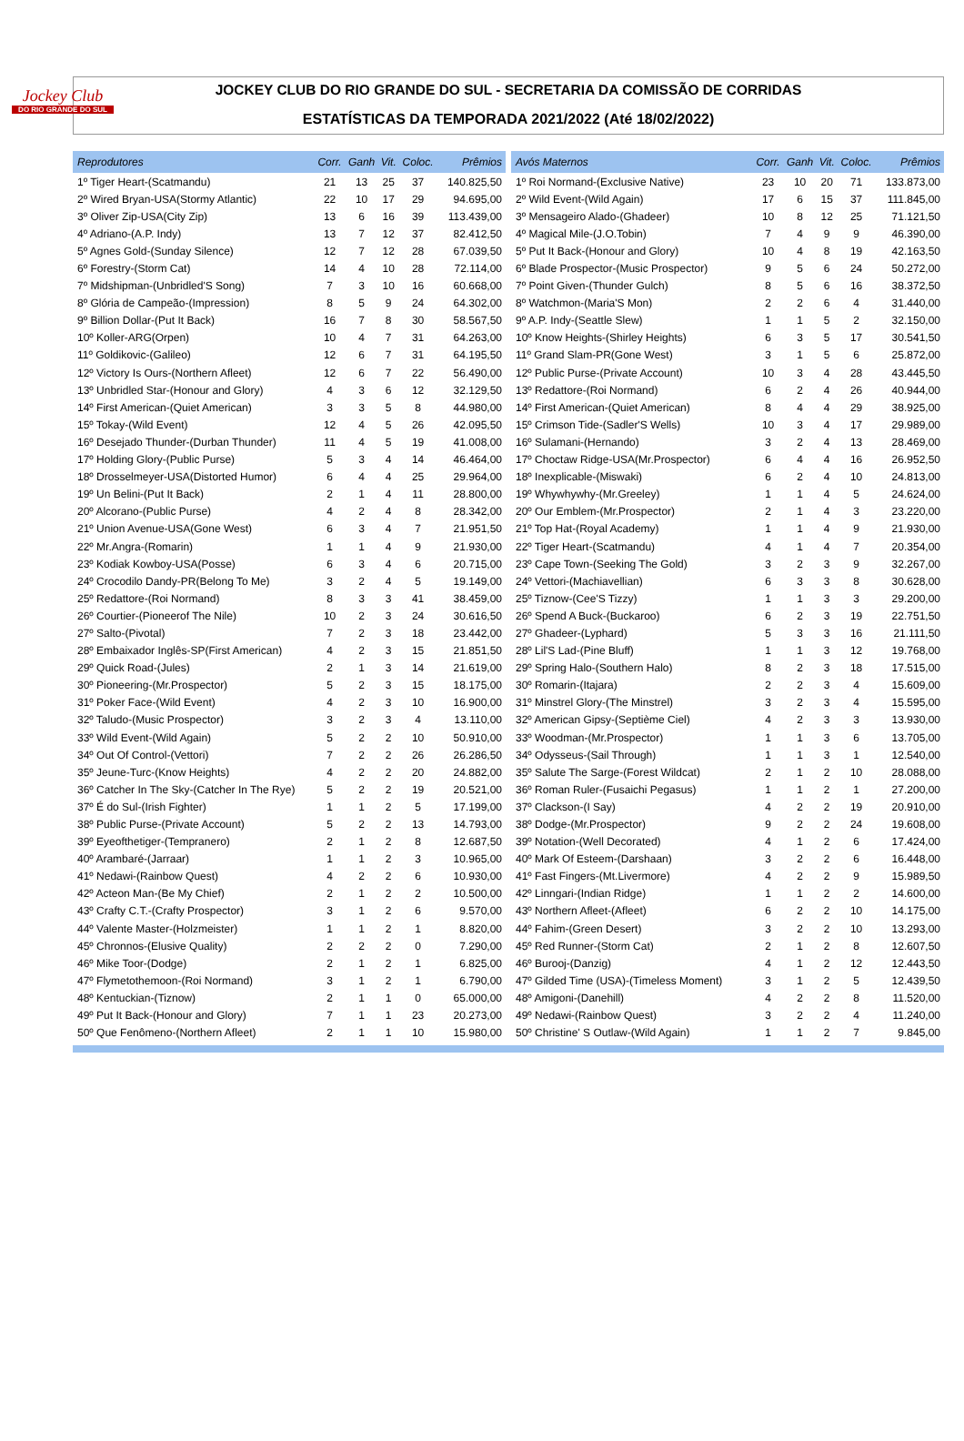Jockey Club
DO RIO GRANDE DO SUL
JOCKEY CLUB DO RIO GRANDE DO SUL - SECRETARIA DA COMISSÃO DE CORRIDAS
ESTATÍSTICAS DA TEMPORADA 2021/2022 (Até 18/02/2022)
| Reprodutores | Corr. | Ganh | Vit. | Coloc. | Prêmios |
| --- | --- | --- | --- | --- | --- |
| 1º Tiger Heart-(Scatmandu) | 21 | 13 | 25 | 37 | 140.825,50 |
| 2º Wired Bryan-USA(Stormy Atlantic) | 22 | 10 | 17 | 29 | 94.695,00 |
| 3º Oliver Zip-USA(City Zip) | 13 | 6 | 16 | 39 | 113.439,00 |
| 4º Adriano-(A.P. Indy) | 13 | 7 | 12 | 37 | 82.412,50 |
| 5º Agnes Gold-(Sunday Silence) | 12 | 7 | 12 | 28 | 67.039,50 |
| 6º Forestry-(Storm Cat) | 14 | 4 | 10 | 28 | 72.114,00 |
| 7º Midshipman-(Unbridled'S Song) | 7 | 3 | 10 | 16 | 60.668,00 |
| 8º Glória de Campeão-(Impression) | 8 | 5 | 9 | 24 | 64.302,00 |
| 9º Billion Dollar-(Put It Back) | 16 | 7 | 8 | 30 | 58.567,50 |
| 10º Koller-ARG(Orpen) | 10 | 4 | 7 | 31 | 64.263,00 |
| 11º Goldikovic-(Galileo) | 12 | 6 | 7 | 31 | 64.195,50 |
| 12º Victory Is Ours-(Northern Afleet) | 12 | 6 | 7 | 22 | 56.490,00 |
| 13º Unbridled Star-(Honour and Glory) | 4 | 3 | 6 | 12 | 32.129,50 |
| 14º First American-(Quiet American) | 3 | 3 | 5 | 8 | 44.980,00 |
| 15º Tokay-(Wild Event) | 12 | 4 | 5 | 26 | 42.095,50 |
| 16º Desejado Thunder-(Durban Thunder) | 11 | 4 | 5 | 19 | 41.008,00 |
| 17º Holding Glory-(Public Purse) | 5 | 3 | 4 | 14 | 46.464,00 |
| 18º Drosselmeyer-USA(Distorted Humor) | 6 | 4 | 4 | 25 | 29.964,00 |
| 19º Un Belini-(Put It Back) | 2 | 1 | 4 | 11 | 28.800,00 |
| 20º Alcorano-(Public Purse) | 4 | 2 | 4 | 8 | 28.342,00 |
| 21º Union Avenue-USA(Gone West) | 6 | 3 | 4 | 7 | 21.951,50 |
| 22º Mr.Angra-(Romarin) | 1 | 1 | 4 | 9 | 21.930,00 |
| 23º Kodiak Kowboy-USA(Posse) | 6 | 3 | 4 | 6 | 20.715,00 |
| 24º Crocodilo Dandy-PR(Belong To Me) | 3 | 2 | 4 | 5 | 19.149,00 |
| 25º Redattore-(Roi Normand) | 8 | 3 | 3 | 41 | 38.459,00 |
| 26º Courtier-(Pioneerof The Nile) | 10 | 2 | 3 | 24 | 30.616,50 |
| 27º Salto-(Pivotal) | 7 | 2 | 3 | 18 | 23.442,00 |
| 28º Embaixador Inglês-SP(First American) | 4 | 2 | 3 | 15 | 21.851,50 |
| 29º Quick Road-(Jules) | 2 | 1 | 3 | 14 | 21.619,00 |
| 30º Pioneering-(Mr.Prospector) | 5 | 2 | 3 | 15 | 18.175,00 |
| 31º Poker Face-(Wild Event) | 4 | 2 | 3 | 10 | 16.900,00 |
| 32º Taludo-(Music Prospector) | 3 | 2 | 3 | 4 | 13.110,00 |
| 33º Wild Event-(Wild Again) | 5 | 2 | 2 | 10 | 50.910,00 |
| 34º Out Of Control-(Vettori) | 7 | 2 | 2 | 26 | 26.286,50 |
| 35º Jeune-Turc-(Know Heights) | 4 | 2 | 2 | 20 | 24.882,00 |
| 36º Catcher In The Sky-(Catcher In The Rye) | 5 | 2 | 2 | 19 | 20.521,00 |
| 37º É do Sul-(Irish Fighter) | 1 | 1 | 2 | 5 | 17.199,00 |
| 38º Public Purse-(Private Account) | 5 | 2 | 2 | 13 | 14.793,00 |
| 39º Eyeofthetiger-(Tempranero) | 2 | 1 | 2 | 8 | 12.687,50 |
| 40º Arambaré-(Jarraar) | 1 | 1 | 2 | 3 | 10.965,00 |
| 41º Nedawi-(Rainbow Quest) | 4 | 2 | 2 | 6 | 10.930,00 |
| 42º Acteon Man-(Be My Chief) | 2 | 1 | 2 | 2 | 10.500,00 |
| 43º Crafty C.T.-(Crafty Prospector) | 3 | 1 | 2 | 6 | 9.570,00 |
| 44º Valente Master-(Holzmeister) | 1 | 1 | 2 | 1 | 8.820,00 |
| 45º Chronnos-(Elusive Quality) | 2 | 2 | 2 | 0 | 7.290,00 |
| 46º Mike Toor-(Dodge) | 2 | 1 | 2 | 1 | 6.825,00 |
| 47º Flymetothemoon-(Roi Normand) | 3 | 1 | 2 | 1 | 6.790,00 |
| 48º Kentuckian-(Tiznow) | 2 | 1 | 1 | 0 | 65.000,00 |
| 49º Put It Back-(Honour and Glory) | 7 | 1 | 1 | 23 | 20.273,00 |
| 50º Que Fenômeno-(Northern Afleet) | 2 | 1 | 1 | 10 | 15.980,00 |
| Avós Maternos | Corr. | Ganh | Vit. | Coloc. | Prêmios |
| --- | --- | --- | --- | --- | --- |
| 1º Roi Normand-(Exclusive Native) | 23 | 10 | 20 | 71 | 133.873,00 |
| 2º Wild Event-(Wild Again) | 17 | 6 | 15 | 37 | 111.845,00 |
| 3º Mensageiro Alado-(Ghadeer) | 10 | 8 | 12 | 25 | 71.121,50 |
| 4º Magical Mile-(J.O.Tobin) | 7 | 4 | 9 | 9 | 46.390,00 |
| 5º Put It Back-(Honour and Glory) | 10 | 4 | 8 | 19 | 42.163,50 |
| 6º Blade Prospector-(Music Prospector) | 9 | 5 | 6 | 24 | 50.272,00 |
| 7º Point Given-(Thunder Gulch) | 8 | 5 | 6 | 16 | 38.372,50 |
| 8º Watchmon-(Maria'S Mon) | 2 | 2 | 6 | 4 | 31.440,00 |
| 9º A.P. Indy-(Seattle Slew) | 1 | 1 | 5 | 2 | 32.150,00 |
| 10º Know Heights-(Shirley Heights) | 6 | 3 | 5 | 17 | 30.541,50 |
| 11º Grand Slam-PR(Gone West) | 3 | 1 | 5 | 6 | 25.872,00 |
| 12º Public Purse-(Private Account) | 10 | 3 | 4 | 28 | 43.445,50 |
| 13º Redattore-(Roi Normand) | 6 | 2 | 4 | 26 | 40.944,00 |
| 14º First American-(Quiet American) | 8 | 4 | 4 | 29 | 38.925,00 |
| 15º Crimson Tide-(Sadler'S Wells) | 10 | 3 | 4 | 17 | 29.989,00 |
| 16º Sulamani-(Hernando) | 3 | 2 | 4 | 13 | 28.469,00 |
| 17º Choctaw Ridge-USA(Mr.Prospector) | 6 | 4 | 4 | 16 | 26.952,50 |
| 18º Inexplicable-(Miswaki) | 6 | 2 | 4 | 10 | 24.813,00 |
| 19º Whywhywhy-(Mr.Greeley) | 1 | 1 | 4 | 5 | 24.624,00 |
| 20º Our Emblem-(Mr.Prospector) | 2 | 1 | 4 | 3 | 23.220,00 |
| 21º Top Hat-(Royal Academy) | 1 | 1 | 4 | 9 | 21.930,00 |
| 22º Tiger Heart-(Scatmandu) | 4 | 1 | 4 | 7 | 20.354,00 |
| 23º Cape Town-(Seeking The Gold) | 3 | 2 | 3 | 9 | 32.267,00 |
| 24º Vettori-(Machiavellian) | 6 | 3 | 3 | 8 | 30.628,00 |
| 25º Tiznow-(Cee'S Tizzy) | 1 | 1 | 3 | 3 | 29.200,00 |
| 26º Spend A Buck-(Buckaroo) | 6 | 2 | 3 | 19 | 22.751,50 |
| 27º Ghadeer-(Lyphard) | 5 | 3 | 3 | 16 | 21.111,50 |
| 28º Lil'S Lad-(Pine Bluff) | 1 | 1 | 3 | 12 | 19.768,00 |
| 29º Spring Halo-(Southern Halo) | 8 | 2 | 3 | 18 | 17.515,00 |
| 30º Romarin-(Itajara) | 2 | 2 | 3 | 4 | 15.609,00 |
| 31º Minstrel Glory-(The Minstrel) | 3 | 2 | 3 | 4 | 15.595,00 |
| 32º American Gipsy-(Septième Ciel) | 4 | 2 | 3 | 3 | 13.930,00 |
| 33º Woodman-(Mr.Prospector) | 1 | 1 | 3 | 6 | 13.705,00 |
| 34º Odysseus-(Sail Through) | 1 | 1 | 3 | 1 | 12.540,00 |
| 35º Salute The Sarge-(Forest Wildcat) | 2 | 1 | 2 | 10 | 28.088,00 |
| 36º Roman Ruler-(Fusaichi Pegasus) | 1 | 1 | 2 | 1 | 27.200,00 |
| 37º Clackson-(I Say) | 4 | 2 | 2 | 19 | 20.910,00 |
| 38º Dodge-(Mr.Prospector) | 9 | 2 | 2 | 24 | 19.608,00 |
| 39º Notation-(Well Decorated) | 4 | 1 | 2 | 6 | 17.424,00 |
| 40º Mark Of Esteem-(Darshaan) | 3 | 2 | 2 | 6 | 16.448,00 |
| 41º Fast Fingers-(Mt.Livermore) | 4 | 2 | 2 | 9 | 15.989,50 |
| 42º Linngari-(Indian Ridge) | 1 | 1 | 2 | 2 | 14.600,00 |
| 43º Northern Afleet-(Afleet) | 6 | 2 | 2 | 10 | 14.175,00 |
| 44º Fahim-(Green Desert) | 3 | 2 | 2 | 10 | 13.293,00 |
| 45º Red Runner-(Storm Cat) | 2 | 1 | 2 | 8 | 12.607,50 |
| 46º Burooj-(Danzig) | 4 | 1 | 2 | 12 | 12.443,50 |
| 47º Gilded Time (USA)-(Timeless Moment) | 3 | 1 | 2 | 5 | 12.439,50 |
| 48º Amigoni-(Danehill) | 4 | 2 | 2 | 8 | 11.520,00 |
| 49º Nedawi-(Rainbow Quest) | 3 | 2 | 2 | 4 | 11.240,00 |
| 50º Christine' S Outlaw-(Wild Again) | 1 | 1 | 2 | 7 | 9.845,00 |